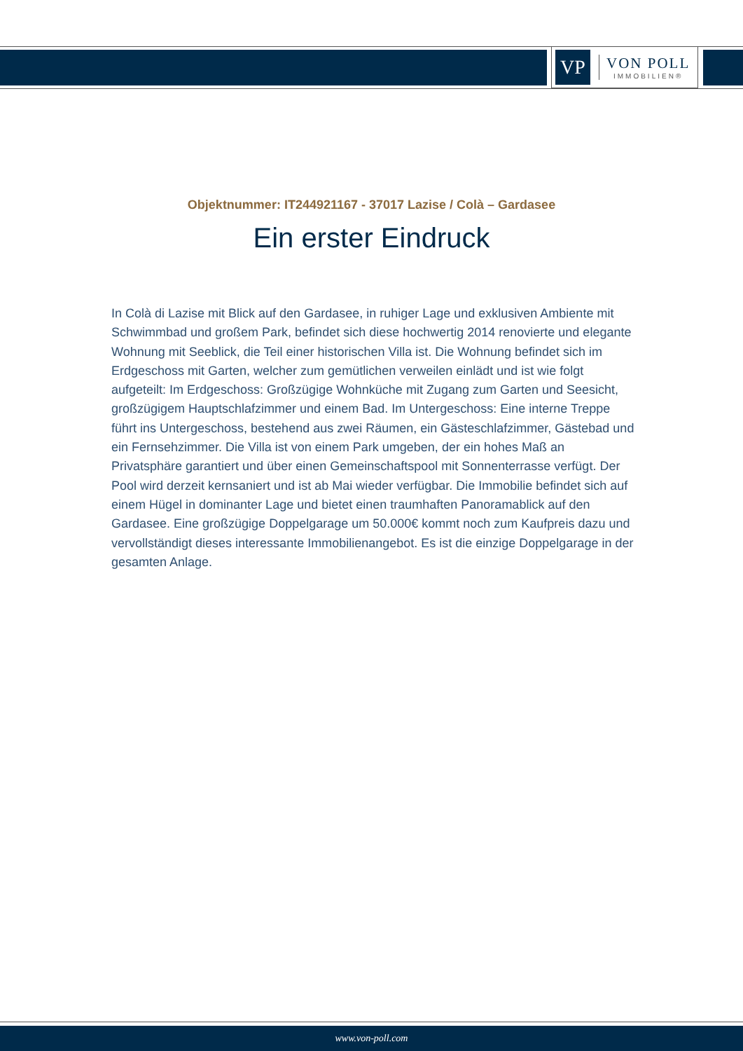VP
VON POLL
IMMOBILIEN®
Objektnummer: IT244921167 - 37017 Lazise / Colà – Gardasee
Ein erster Eindruck
In Colà di Lazise mit Blick auf den Gardasee, in ruhiger Lage und exklusiven Ambiente mit Schwimmbad und großem Park, befindet sich diese hochwertig 2014 renovierte und elegante Wohnung mit Seeblick, die Teil einer historischen Villa ist. Die Wohnung befindet sich im Erdgeschoss mit Garten, welcher zum gemütlichen verweilen einlädt und ist wie folgt aufgeteilt: Im Erdgeschoss: Großzügige Wohnküche mit Zugang zum Garten und Seesicht, großzügigem Hauptschlafzimmer und einem Bad. Im Untergeschoss: Eine interne Treppe führt ins Untergeschoss, bestehend aus zwei Räumen, ein Gästeschlafzimmer, Gästebad und ein Fernsehzimmer. Die Villa ist von einem Park umgeben, der ein hohes Maß an Privatsphäre garantiert und über einen Gemeinschaftspool mit Sonnenterrasse verfügt. Der Pool wird derzeit kernsaniert und ist ab Mai wieder verfügbar. Die Immobilie befindet sich auf einem Hügel in dominanter Lage und bietet einen traumhaften Panoramablick auf den Gardasee. Eine großzügige Doppelgarage um 50.000€ kommt noch zum Kaufpreis dazu und vervollständigt dieses interessante Immobilienangebot. Es ist die einzige Doppelgarage in der gesamten Anlage.
www.von-poll.com